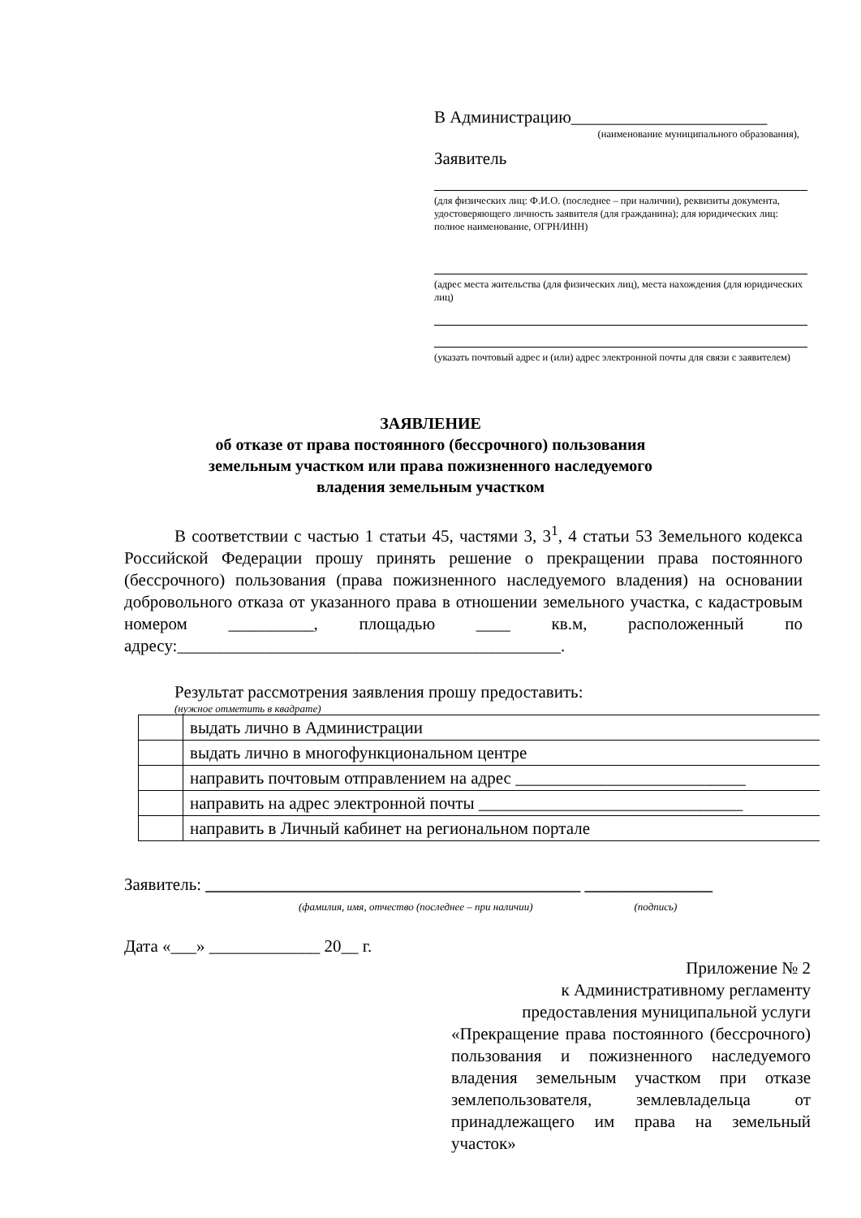В Администрацию_______________________
(наименование муниципального образования),
Заявитель
(для физических лиц: Ф.И.О. (последнее – при наличии), реквизиты документа, удостоверяющего личность заявителя (для гражданина); для юридических лиц: полное наименование, ОГРН/ИНН)
(адрес места жительства (для физических лиц), места нахождения (для юридических лиц)
(указать почтовый адрес и (или) адрес электронной почты для связи с заявителем)
ЗАЯВЛЕНИЕ
об отказе от права постоянного (бессрочного) пользования
земельным участком или права пожизненного наследуемого
владения земельным участком
В соответствии с частью 1 статьи 45, частями 3, 3<sup>1</sup>, 4 статьи 53 Земельного кодекса Российской Федерации прошу принять решение о прекращении права постоянного (бессрочного) пользования (права пожизненного наследуемого владения) на основании добровольного отказа от указанного права в отношении земельного участка, с кадастровым номером __________, площадью ____ кв.м, расположенный по адресу:_____________________________________________.
Результат рассмотрения заявления прошу предоставить:
(нужное отметить в квадрате)
| | выдать лично в Администрации |
| | выдать лично в многофункциональном центре |
| | направить почтовым отправлением на адрес ___________________________ |
| | направить на адрес электронной почты _______________________________ |
| | направить в Личный кабинет на региональном портале |
Заявитель: ____________________________________________ _______________
(фамилия, имя, отчество (последнее – при наличии) (подпись)
Дата «___» _____________ 20__ г.
Приложение № 2
к Административному регламенту
предоставления муниципальной услуги
«Прекращение права постоянного (бессрочного) пользования и пожизненного наследуемого владения земельным участком при отказе землепользователя, землевладельца от принадлежащего им права на земельный участок»